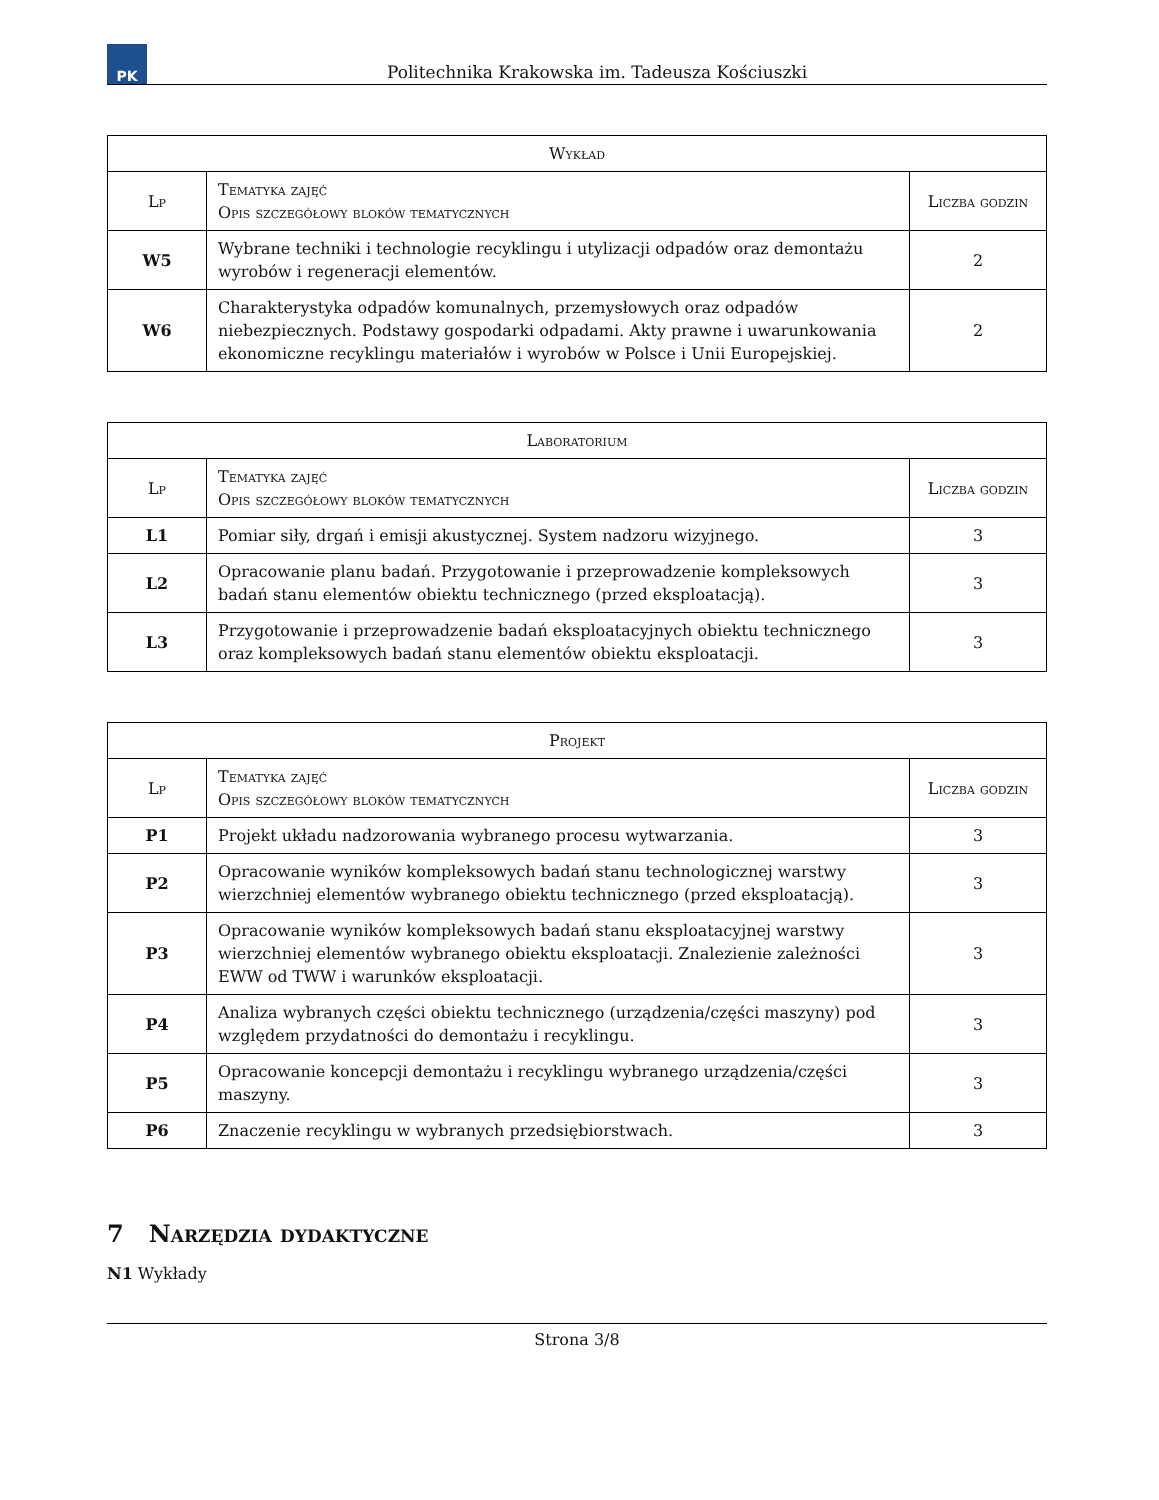PK
Politechnika Krakowska im. Tadeusza Kościuszki
| Wykład | | |
| --- | --- | --- |
| Lp | Tematyka zajęć Opis szczegółowy bloków tematycznych | Liczba godzin |
| W5 | Wybrane techniki i technologie recyklingu i utylizacji odpadów oraz demontażu wyrobów i regeneracji elementów. | 2 |
| W6 | Charakterystyka odpadów komunalnych, przemysłowych oraz odpadów niebezpiecznych. Podstawy gospodarki odpadami. Akty prawne i uwarunkowania ekonomiczne recyklingu materiałów i wyrobów w Polsce i Unii Europejskiej. | 2 |
| Laboratorium | | |
| --- | --- | --- |
| Lp | Tematyka zajęć Opis szczegółowy bloków tematycznych | Liczba godzin |
| L1 | Pomiar siły, drgań i emisji akustycznej. System nadzoru wizyjnego. | 3 |
| L2 | Opracowanie planu badań. Przygotowanie i przeprowadzenie kompleksowych badań stanu elementów obiektu technicznego (przed eksploatacją). | 3 |
| L3 | Przygotowanie i przeprowadzenie badań eksploatacyjnych obiektu technicznego oraz kompleksowych badań stanu elementów obiektu eksploatacji. | 3 |
| Projekt | | |
| --- | --- | --- |
| Lp | Tematyka zajęć Opis szczegółowy bloków tematycznych | Liczba godzin |
| P1 | Projekt układu nadzorowania wybranego procesu wytwarzania. | 3 |
| P2 | Opracowanie wyników kompleksowych badań stanu technologicznej warstwy wierzchniej elementów wybranego obiektu technicznego (przed eksploatacją). | 3 |
| P3 | Opracowanie wyników kompleksowych badań stanu eksploatacyjnej warstwy wierzchniej elementów wybranego obiektu eksploatacji. Znalezienie zależności EWW od TWW i warunków eksploatacji. | 3 |
| P4 | Analiza wybranych części obiektu technicznego (urządzenia/części maszyny) pod względem przydatności do demontażu i recyklingu. | 3 |
| P5 | Opracowanie koncepcji demontażu i recyklingu wybranego urządzenia/części maszyny. | 3 |
| P6 | Znaczenie recyklingu w wybranych przedsiębiorstwach. | 3 |
7 Narzędzia dydaktyczne
N1 Wykłady
Strona 3/8